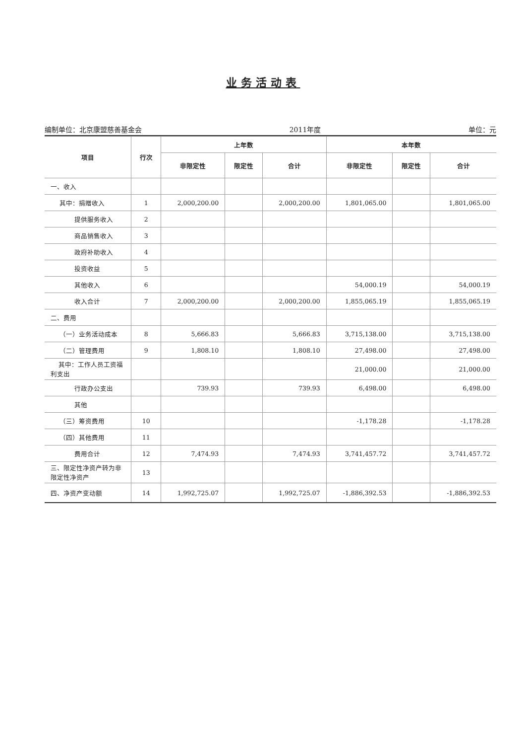业务活动表
编制单位：北京康盟慈善基金会 2011年度 单位：元
| 项目 | 行次 | 上年数 | | | 本年数 | | |
| --- | --- | --- | --- | --- | --- | --- | --- |
| | | 非限定性 | 限定性 | 合计 | 非限定性 | 限定性 | 合计 |
| 一、收入 | | | | | | | |
| 其中：捐赠收入 | 1 | 2,000,200.00 | | 2,000,200.00 | 1,801,065.00 | | 1,801,065.00 |
| 提供服务收入 | 2 | | | | | | |
| 商品销售收入 | 3 | | | | | | |
| 政府补助收入 | 4 | | | | | | |
| 投资收益 | 5 | | | | | | |
| 其他收入 | 6 | | | | 54,000.19 | | 54,000.19 |
| 收入合计 | 7 | 2,000,200.00 | | 2,000,200.00 | 1,855,065.19 | | 1,855,065.19 |
| 二、费用 | | | | | | | |
| （一）业务活动成本 | 8 | 5,666.83 | | 5,666.83 | 3,715,138.00 | | 3,715,138.00 |
| （二）管理费用 | 9 | 1,808.10 | | 1,808.10 | 27,498.00 | | 27,498.00 |
| 其中：工作人员工资福利支出 | | | | | 21,000.00 | | 21,000.00 |
| 行政办公支出 | | 739.93 | | 739.93 | 6,498.00 | | 6,498.00 |
| 其他 | | | | | | | |
| （三）筹资费用 | 10 | | | | -1,178.28 | | -1,178.28 |
| （四）其他费用 | 11 | | | | | | |
| 费用合计 | 12 | 7,474.93 | | 7,474.93 | 3,741,457.72 | | 3,741,457.72 |
| 三、限定性净资产转为非限定性净资产 | 13 | | | | | | |
| 四、净资产变动额 | 14 | 1,992,725.07 | | 1,992,725.07 | -1,886,392.53 | | -1,886,392.53 |